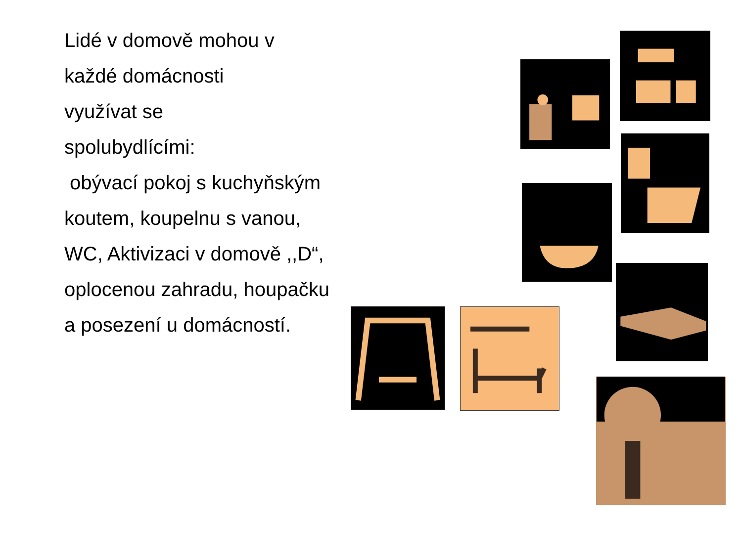Lidé v domově mohou v
každé domácnosti
využívat se
spolubydlícími:
obývací pokoj s kuchyňským koutem, koupelnu s vanou, WC, Aktivizaci v domově ,,D“, oplocenou zahradu, houpačku a posezení u domácností.